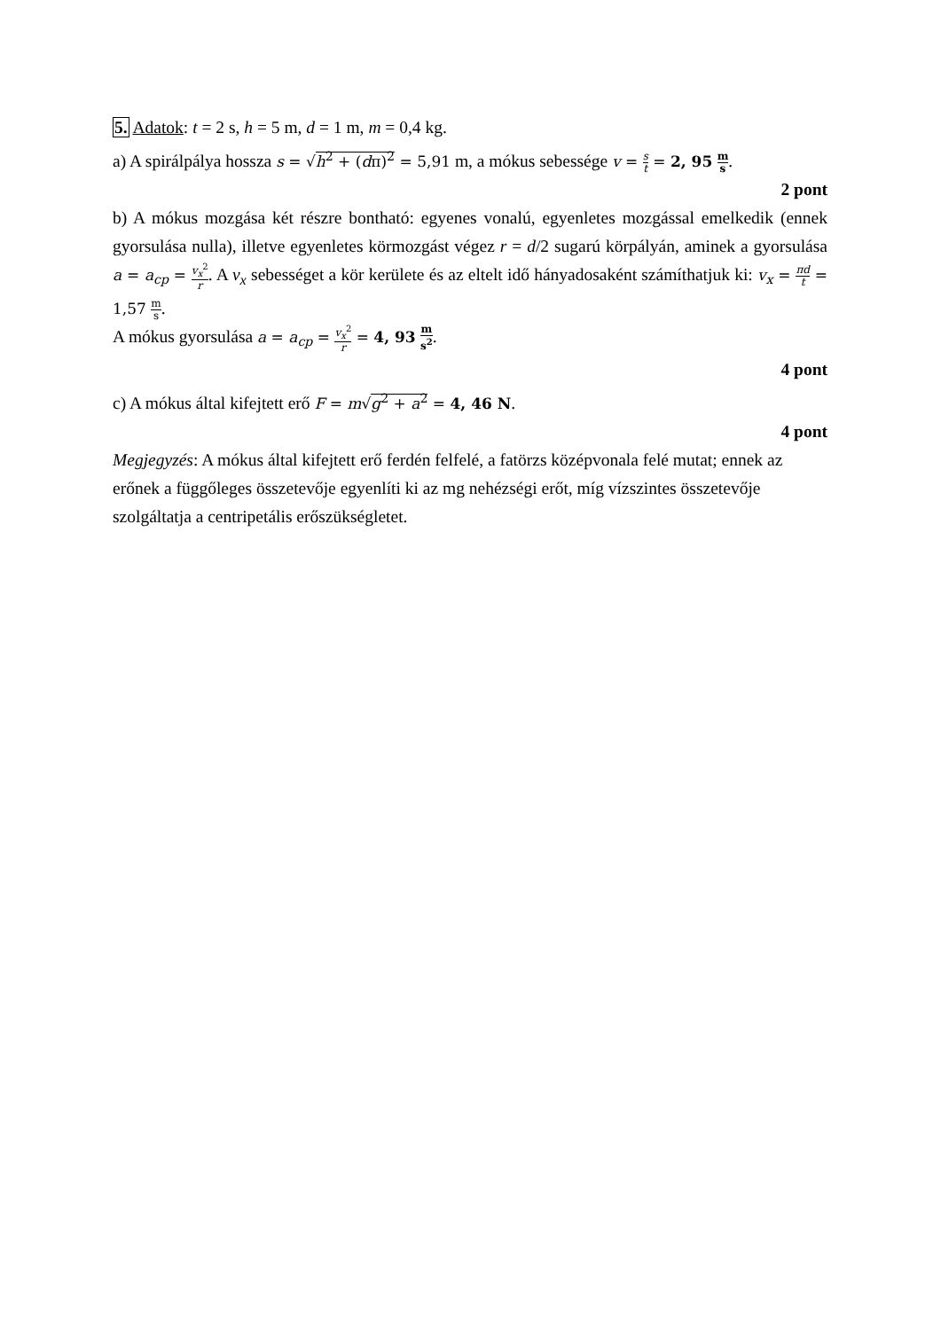5. Adatok: t = 2 s, h = 5 m, d = 1 m, m = 0,4 kg.
a) A spirálpálya hossza s = √h<sup>2</sup> + (dπ)<sup>2</sup> = 5,91 m, a mókus sebessége v = s t = 2, 95 m s.
2 pont
b) A mókus mozgása két részre bontható: egyenes vonalú, egyenletes mozgással emelkedik (ennek gyorsulása nulla), illetve egyenletes körmozgást végez r = d/2 sugarú körpályán, aminek a gyorsulása a = a<sub>cp</sub> = v<sub>x</sub><sup>2</sup> r. A v<sub>x</sub> sebességet a kör kerülete és az eltelt idő hányadosaként számíthatjuk ki: v<sub>x</sub> = πd t = 1,57 m s.
A mókus gyorsulása a = a<sub>cp</sub> = v<sub>x</sub><sup>2</sup> r = 4, 93 m s<sup>2</sup>.
4 pont
c) A mókus által kifejtett erő F = m√g<sup>2</sup> + a<sup>2</sup> = 4, 46 N.
4 pont
Megjegyzés: A mókus által kifejtett erő ferdén felfelé, a fatörzs középvonala felé mutat; ennek az erőnek a függőleges összetevője egyenlíti ki az mg nehézségi erőt, míg vízszintes összetevője szolgáltatja a centripetális erőszükségletet.